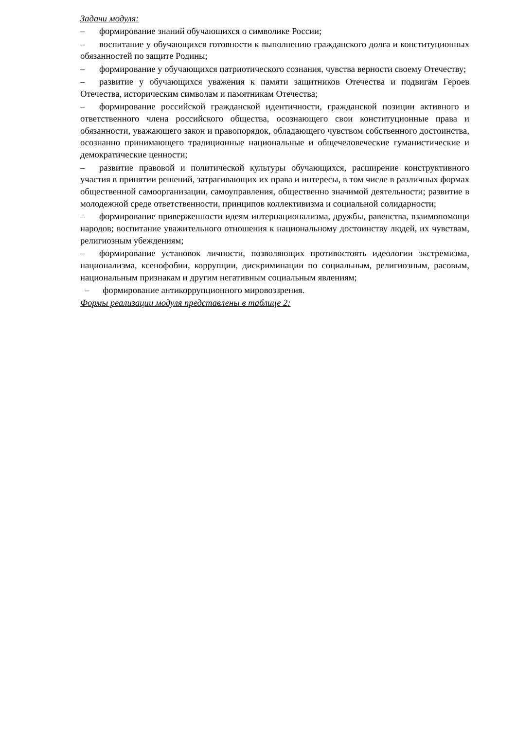Задачи модуля:
– формирование знаний обучающихся о символике России;
– воспитание у обучающихся готовности к выполнению гражданского долга и конституционных обязанностей по защите Родины;
– формирование у обучающихся патриотического сознания, чувства верности своему Отечеству;
– развитие у обучающихся уважения к памяти защитников Отечества и подвигам Героев Отечества, историческим символам и памятникам Отечества;
– формирование российской гражданской идентичности, гражданской позиции активного и ответственного члена российского общества, осознающего свои конституционные права и обязанности, уважающего закон и правопорядок, обладающего чувством собственного достоинства, осознанно принимающего традиционные национальные и общечеловеческие гуманистические и демократические ценности;
– развитие правовой и политической культуры обучающихся, расширение конструктивного участия в принятии решений, затрагивающих их права и интересы, в том числе в различных формах общественной самоорганизации, самоуправления, общественно значимой деятельности; развитие в молодежной среде ответственности, принципов коллективизма и социальной солидарности;
– формирование приверженности идеям интернационализма, дружбы, равенства, взаимопомощи народов; воспитание уважительного отношения к национальному достоинству людей, их чувствам, религиозным убеждениям;
– формирование установок личности, позволяющих противостоять идеологии экстремизма, национализма, ксенофобии, коррупции, дискриминации по социальным, религиозным, расовым, национальным признакам и другим негативным социальным явлениям;
– формирование антикоррупционного мировоззрения.
Формы реализации модуля представлены в таблице 2: